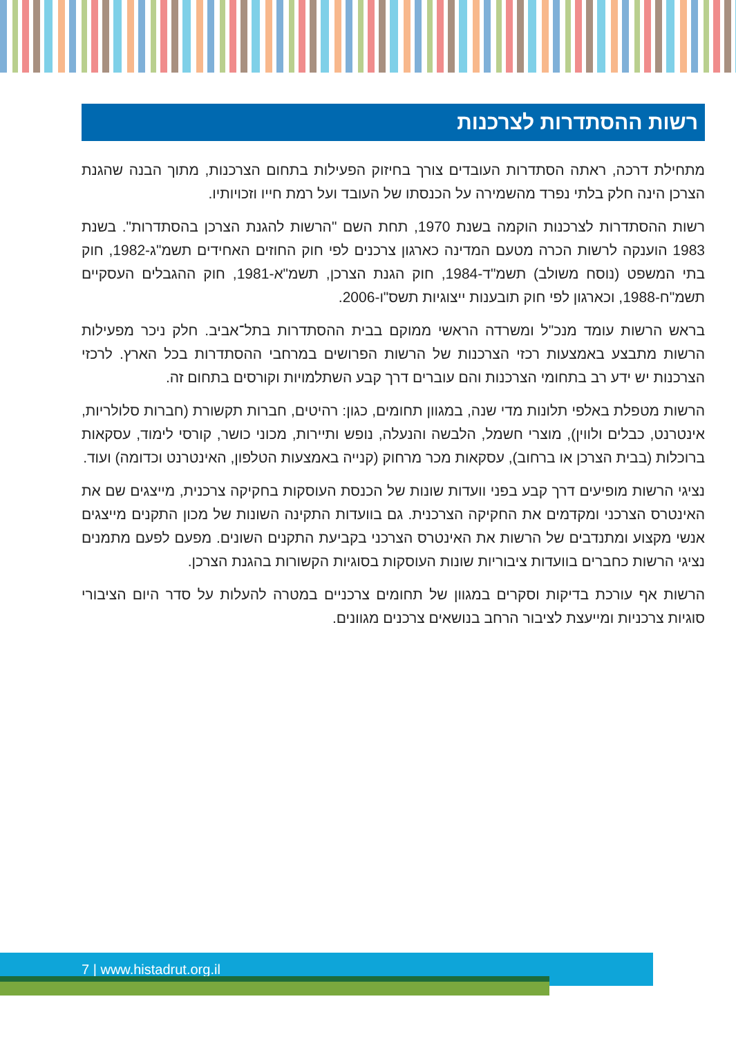רשות ההסתדרות לצרכנות
מתחילת דרכה, ראתה הסתדרות העובדים צורך בחיזוק הפעילות בתחום הצרכנות, מתוך הבנה שהגנת הצרכן הינה חלק בלתי נפרד מהשמירה על הכנסתו של העובד ועל רמת חייו וזכויותיו.
רשות ההסתדרות לצרכנות הוקמה בשנת 1970, תחת השם "הרשות להגנת הצרכן בהסתדרות". בשנת 1983 הוענקה לרשות הכרה מטעם המדינה כארגון צרכנים לפי חוק החוזים האחידים תשמ"ג-1982, חוק בתי המשפט (נוסח משולב) תשמ"ד-1984, חוק הגנת הצרכן, תשמ"א-1981, חוק ההגבלים העסקיים תשמ"ח-1988, וכארגון לפי חוק תובענות ייצוגיות תשס"ו-2006.
בראש הרשות עומד מנכ"ל ומשרדה הראשי ממוקם בבית ההסתדרות בתל־אביב. חלק ניכר מפעילות הרשות מתבצע באמצעות רכזי הצרכנות של הרשות הפרושים במרחבי ההסתדרות בכל הארץ. לרכזי הצרכנות יש ידע רב בתחומי הצרכנות והם עוברים דרך קבע השתלמויות וקורסים בתחום זה.
הרשות מטפלת באלפי תלונות מדי שנה, במגוון תחומים, כגון: רהיטים, חברות תקשורת (חברות סלולריות, אינטרנט, כבלים ולווין), מוצרי חשמל, הלבשה והנעלה, נופש ותיירות, מכוני כושר, קורסי לימוד, עסקאות ברוכלות (בבית הצרכן או ברחוב), עסקאות מכר מרחוק (קנייה באמצעות הטלפון, האינטרנט וכדומה) ועוד.
נציגי הרשות מופיעים דרך קבע בפני וועדות שונות של הכנסת העוסקות בחקיקה צרכנית, מייצגים שם את האינטרס הצרכני ומקדמים את החקיקה הצרכנית. גם בוועדות התקינה השונות של מכון התקנים מייצגים אנשי מקצוע ומתנדבים של הרשות את האינטרס הצרכני בקביעת התקנים השונים. מפעם לפעם מתמנים נציגי הרשות כחברים בוועדות ציבוריות שונות העוסקות בסוגיות הקשורות בהגנת הצרכן.
הרשות אף עורכת בדיקות וסקרים במגוון של תחומים צרכניים במטרה להעלות על סדר היום הציבורי סוגיות צרכניות ומייעצת לציבור הרחב בנושאים צרכנים מגוונים.
7 | www.histadrut.org.il